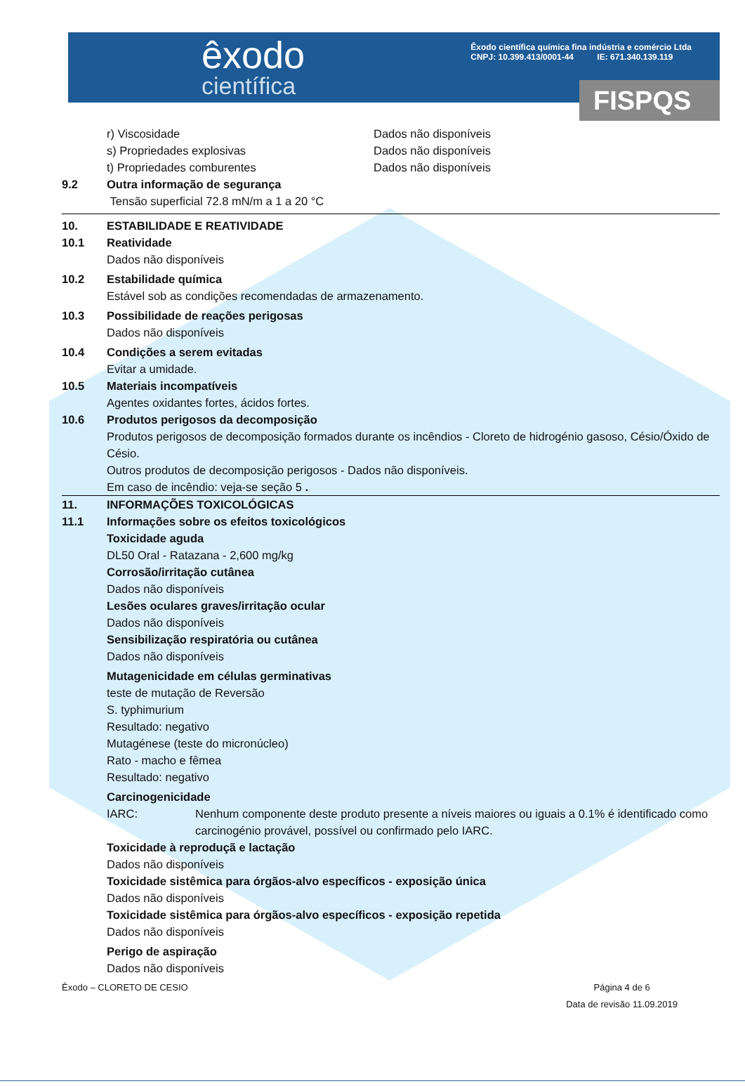êxodo
científica
Êxodo científica química fina indústria e comércio Ltda
CNPJ: 10.399.413/0001-44 IE: 671.340.139.119
FISPQS
r) Viscosidade Dados não disponíveis
s) Propriedades explosivas Dados não disponíveis
t) Propriedades comburentes Dados não disponíveis
9.2 Outra informação de segurança
Tensão superficial 72.8 mN/m a 1 a 20 °C
10. ESTABILIDADE E REATIVIDADE
10.1 Reatividade
Dados não disponíveis
10.2 Estabilidade química
Estável sob as condições recomendadas de armazenamento.
10.3 Possibilidade de reações perigosas
Dados não disponíveis
10.4 Condições a serem evitadas
Evitar a umidade.
10.5 Materiais incompatíveis
Agentes oxidantes fortes, ácidos fortes.
10.6 Produtos perigosos da decomposição
Produtos perigosos de decomposição formados durante os incêndios - Cloreto de hidrogénio gasoso, Césio/Óxido de Césio.
Outros produtos de decomposição perigosos - Dados não disponíveis.
Em caso de incêndio: veja-se seção 5 .
11. INFORMAÇÕES TOXICOLÓGICAS
11.1 Informações sobre os efeitos toxicológicos
Toxicidade aguda
DL50 Oral - Ratazana - 2,600 mg/kg
Corrosão/irritação cutânea
Dados não disponíveis
Lesões oculares graves/irritação ocular
Dados não disponíveis
Sensibilização respiratória ou cutânea
Dados não disponíveis
Mutagenicidade em células germinativas
teste de mutação de Reversão
S. typhimurium
Resultado: negativo
Mutagénese (teste do micronúcleo)
Rato - macho e fêmea
Resultado: negativo
Carcinogenicidade
IARC: Nenhum componente deste produto presente a níveis maiores ou iguais a 0.1% é identificado como carcinogénio provável, possível ou confirmado pelo IARC.
Toxicidade à reproduçã e lactação
Dados não disponíveis
Toxicidade sistêmica para órgãos-alvo específicos - exposição única
Dados não disponíveis
Toxicidade sistêmica para órgãos-alvo específicos - exposição repetida
Dados não disponíveis
Perigo de aspiração
Dados não disponíveis
Êxodo – CLORETO DE CESIO Página 4 de 6
Data de revisão 11.09.2019